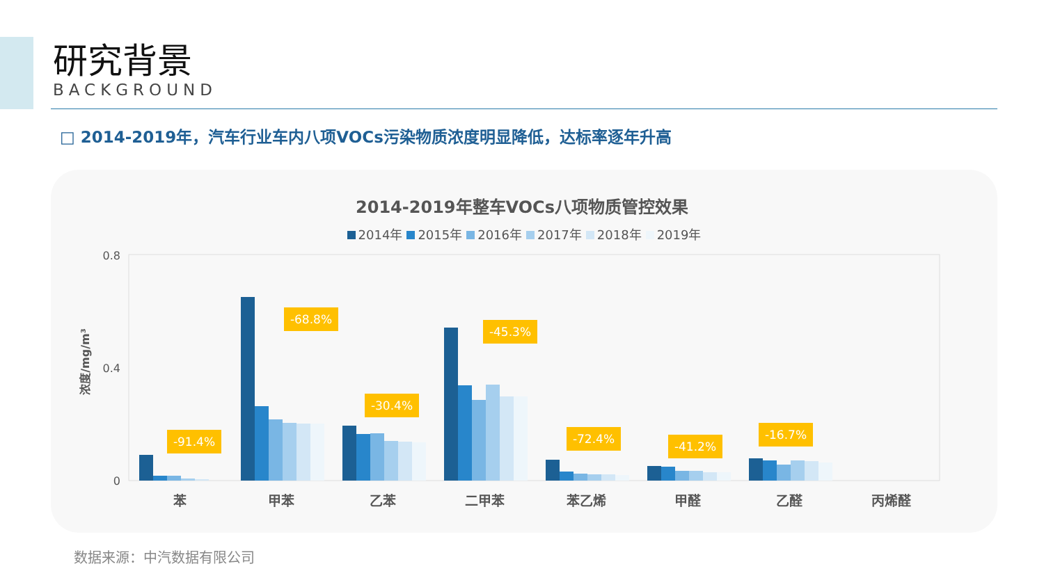研究背景
BACKGROUND
□ 2014-2019年，汽车行业车内八项VOCs污染物质浓度明显降低，达标率逐年升高
2014-2019年整车VOCs八项物质管控效果
2014年 2015年 2016年 2017年 2018年 2019年
0.8
0.4
0
浓度/mg/m³
-91.4%
-68.8%
-30.4%
-45.3%
-72.4%
-41.2%
-16.7%
苯
甲苯
乙苯
二甲苯
苯乙烯
甲醛
乙醛
丙烯醛
数据来源：中汽数据有限公司